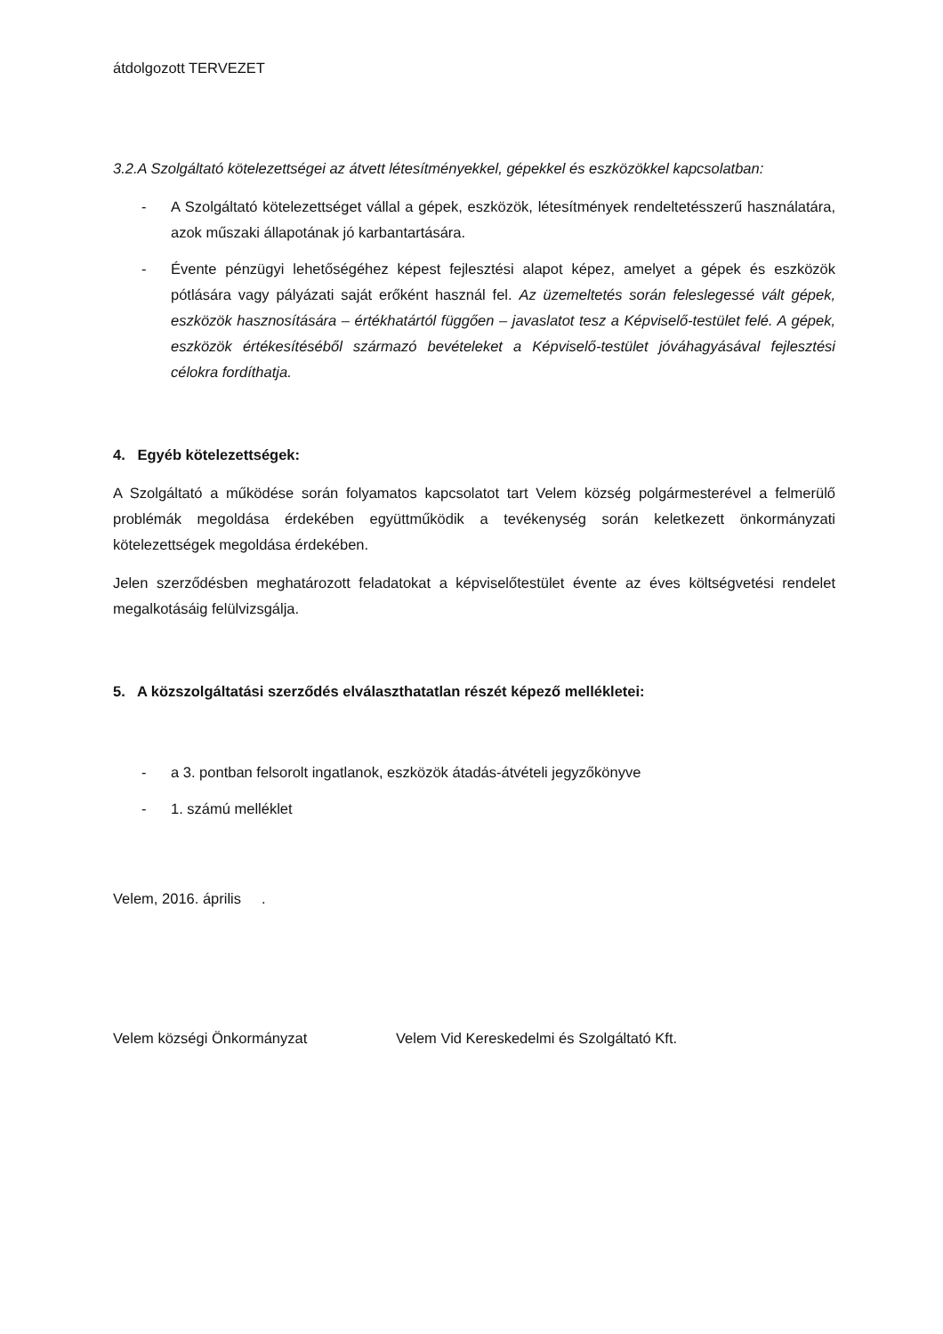átdolgozott TERVEZET
3.2.A Szolgáltató kötelezettségei az átvett létesítményekkel, gépekkel és eszközökkel kapcsolatban:
- A Szolgáltató kötelezettséget vállal a gépek, eszközök, létesítmények rendeltetésszerű használatára, azok műszaki állapotának jó karbantartására.
- Évente pénzügyi lehetőségéhez képest fejlesztési alapot képez, amelyet a gépek és eszközök pótlására vagy pályázati saját erőként használ fel. Az üzemeltetés során feleslegessé vált gépek, eszközök hasznosítására – értékhatártól függően – javaslatot tesz a Képviselő-testület felé. A gépek, eszközök értékesítéséből származó bevételeket a Képviselő-testület jóváhagyásával fejlesztési célokra fordíthatja.
4. Egyéb kötelezettségek:
A Szolgáltató a működése során folyamatos kapcsolatot tart Velem község polgármesterével a felmerülő problémák megoldása érdekében együttműködik a tevékenység során keletkezett önkormányzati kötelezettségek megoldása érdekében.
Jelen szerződésben meghatározott feladatokat a képviselőtestület évente az éves költségvetési rendelet megalkotásáig felülvizsgálja.
5. A közszolgáltatási szerződés elválaszthatatlan részét képező mellékletei:
- a 3. pontban felsorolt ingatlanok, eszközök átadás-átvételi jegyzőkönyve
- 1. számú melléklet
Velem, 2016. április .
Velem községi Önkormányzat Velem Vid Kereskedelmi és Szolgáltató Kft.